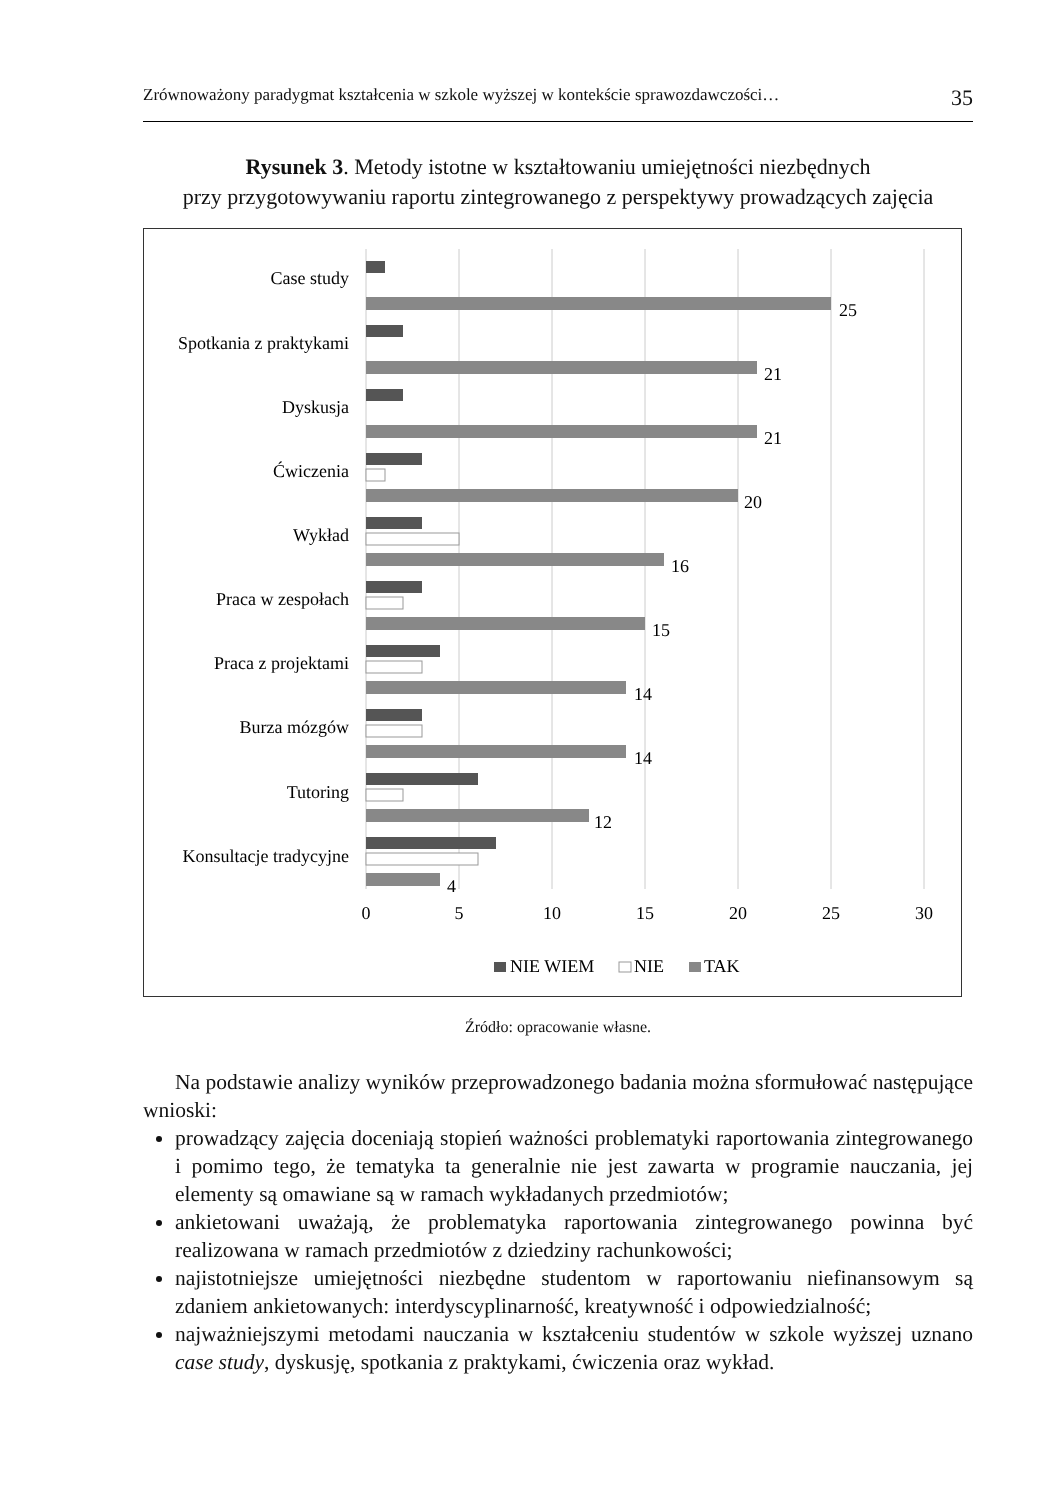Zrównoważony paradygmat kształcenia w szkole wyższej w kontekście sprawozdawczości… 35
Rysunek 3. Metody istotne w kształtowaniu umiejętności niezbędnych
przy przygotowywaniu raportu zintegrowanego z perspektywy prowadzących zajęcia
Case study
Spotkania z praktykami
Dyskusja
Ćwiczenia
Wykład
Praca w zespołach
Praca z projektami
Burza mózgów
Tutoring
Konsultacje tradycyjne
25
21
21
20
16
15
14
14
12
4
0
5
10
15
20
25
30
NIE WIEM
NIE
TAK
Źródło: opracowanie własne.
Na podstawie analizy wyników przeprowadzonego badania można sformułować następujące wnioski:
prowadzący zajęcia doceniają stopień ważności problematyki raportowania zintegrowanego i pomimo tego, że tematyka ta generalnie nie jest zawarta w programie nauczania, jej elementy są omawiane są w ramach wykładanych przedmiotów;
ankietowani uważają, że problematyka raportowania zintegrowanego powinna być realizowana w ramach przedmiotów z dziedziny rachunkowości;
najistotniejsze umiejętności niezbędne studentom w raportowaniu niefinansowym są zdaniem ankietowanych: interdyscyplinarność, kreatywność i odpowiedzialność;
najważniejszymi metodami nauczania w kształceniu studentów w szkole wyższej uznano case study, dyskusję, spotkania z praktykami, ćwiczenia oraz wykład.